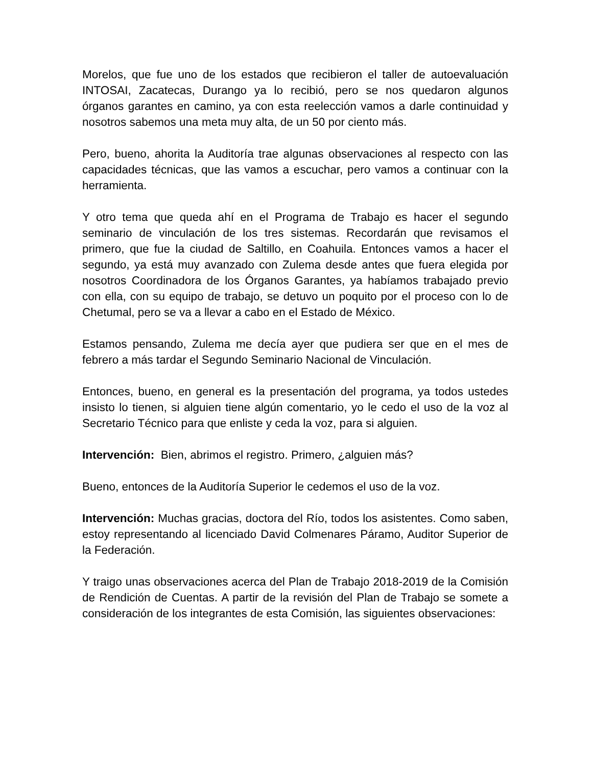Morelos, que fue uno de los estados que recibieron el taller de autoevaluación INTOSAI, Zacatecas, Durango ya lo recibió, pero se nos quedaron algunos órganos garantes en camino, ya con esta reelección vamos a darle continuidad y nosotros sabemos una meta muy alta, de un 50 por ciento más.
Pero, bueno, ahorita la Auditoría trae algunas observaciones al respecto con las capacidades técnicas, que las vamos a escuchar, pero vamos a continuar con la herramienta.
Y otro tema que queda ahí en el Programa de Trabajo es hacer el segundo seminario de vinculación de los tres sistemas. Recordarán que revisamos el primero, que fue la ciudad de Saltillo, en Coahuila. Entonces vamos a hacer el segundo, ya está muy avanzado con Zulema desde antes que fuera elegida por nosotros Coordinadora de los Órganos Garantes, ya habíamos trabajado previo con ella, con su equipo de trabajo, se detuvo un poquito por el proceso con lo de Chetumal, pero se va a llevar a cabo en el Estado de México.
Estamos pensando, Zulema me decía ayer que pudiera ser que en el mes de febrero a más tardar el Segundo Seminario Nacional de Vinculación.
Entonces, bueno, en general es la presentación del programa, ya todos ustedes insisto lo tienen, si alguien tiene algún comentario, yo le cedo el uso de la voz al Secretario Técnico para que enliste y ceda la voz, para si alguien.
Intervención: Bien, abrimos el registro. Primero, ¿alguien más?
Bueno, entonces de la Auditoría Superior le cedemos el uso de la voz.
Intervención: Muchas gracias, doctora del Río, todos los asistentes. Como saben, estoy representando al licenciado David Colmenares Páramo, Auditor Superior de la Federación.
Y traigo unas observaciones acerca del Plan de Trabajo 2018-2019 de la Comisión de Rendición de Cuentas. A partir de la revisión del Plan de Trabajo se somete a consideración de los integrantes de esta Comisión, las siguientes observaciones: